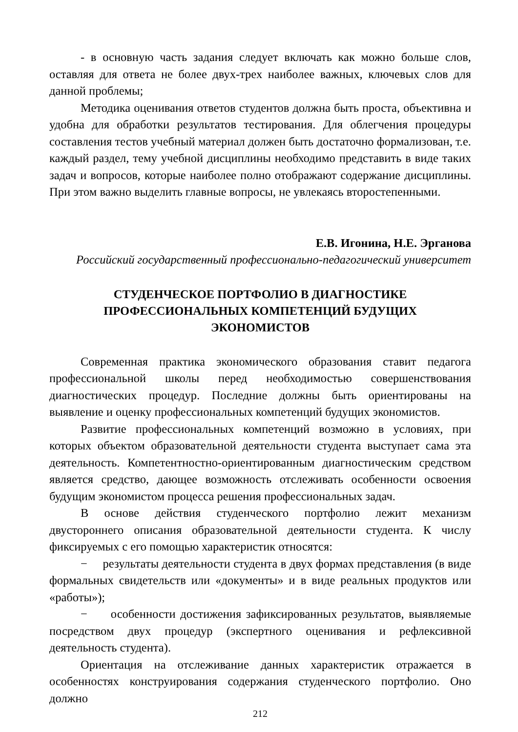- в основную часть задания следует включать как можно больше слов, оставляя для ответа не более двух-трех наиболее важных, ключевых слов для данной проблемы;
Методика оценивания ответов студентов должна быть проста, объективна и удобна для обработки результатов тестирования. Для облегчения процедуры составления тестов учебный материал должен быть достаточно формализован, т.е. каждый раздел, тему учебной дисциплины необходимо представить в виде таких задач и вопросов, которые наиболее полно отображают содержание дисциплины. При этом важно выделить главные вопросы, не увлекаясь второстепенными.
Е.В. Игонина, Н.Е. Эрганова
Российский государственный профессионально-педагогический университет
СТУДЕНЧЕСКОЕ ПОРТФОЛИО В ДИАГНОСТИКЕ ПРОФЕССИОНАЛЬНЫХ КОМПЕТЕНЦИЙ БУДУЩИХ ЭКОНОМИСТОВ
Современная практика экономического образования ставит педагога профессиональной школы перед необходимостью совершенствования диагностических процедур. Последние должны быть ориентированы на выявление и оценку профессиональных компетенций будущих экономистов.
Развитие профессиональных компетенций возможно в условиях, при которых объектом образовательной деятельности студента выступает сама эта деятельность. Компетентностно-ориентированным диагностическим средством является средство, дающее возможность отслеживать особенности освоения будущим экономистом процесса решения профессиональных задач.
В основе действия студенческого портфолио лежит механизм двустороннего описания образовательной деятельности студента. К числу фиксируемых с его помощью характеристик относятся:
− результаты деятельности студента в двух формах представления (в виде формальных свидетельств или «документы» и в виде реальных продуктов или «работы»);
− особенности достижения зафиксированных результатов, выявляемые посредством двух процедур (экспертного оценивания и рефлексивной деятельность студента).
Ориентация на отслеживание данных характеристик отражается в особенностях конструирования содержания студенческого портфолио. Оно должно
212